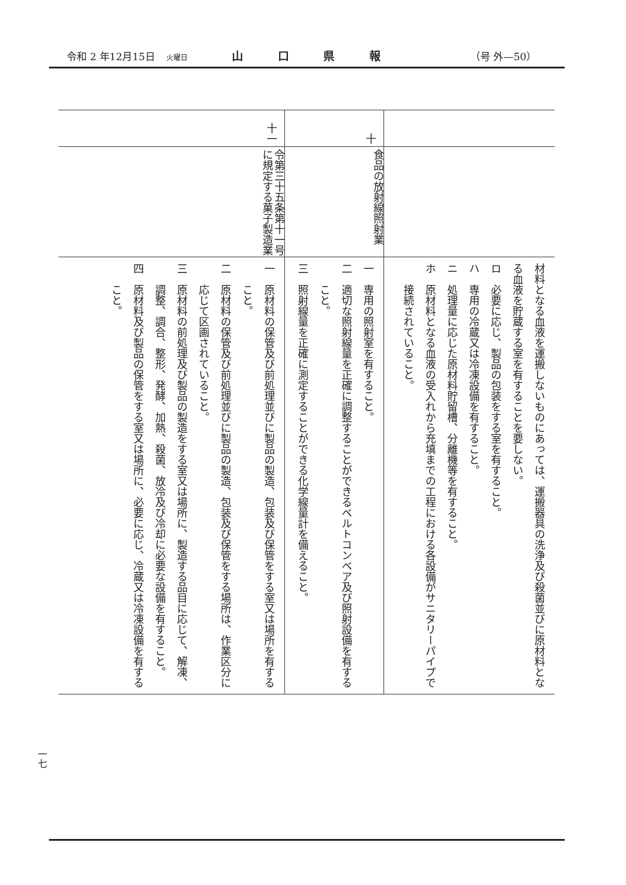令和 2 年12月15日 火曜日
山 口 県 報
（号 外—50）
| | | 材料となる血液を運搬しないものにあっては、運搬器具の洗浄及び殺菌並びに原材料となる血液を貯蔵する室を有することを要しない。 ロ 必要に応じ、製品の包装をする室を有すること。 ハ 専用の冷蔵又は冷凍設備を有すること。 ニ 処理量に応じた原材料貯留槽、分離機等を有すること。 ホ 原材料となる血液の受入れから充填までの工程における各設備がサニタリーパイプで接続されていること。 |
| 十 | 食品の放射線照射業 | 一 専用の照射室を有すること。 二 適切な照射線量を正確に調整することができるベルトコンベア及び照射設備を有すること。 三 照射線量を正確に測定することができる化学線量計を備えること。 |
| 十一 | 令第三十五条第十一号に規定する菓子製造業 | 一 原材料の保管及び前処理並びに製品の製造、包装及び保管をする室又は場所を有すること。 二 原材料の保管及び前処理並びに製品の製造、包装及び保管をする場所は、作業区分に応じて区画されていること。 三 原材料の前処理及び製品の製造をする室又は場所に、製造する品目に応じて、解凍、調整、調合、整形、発酵、加熱、殺菌、放冷及び冷却に必要な設備を有すること。 四 原材料及び製品の保管をする室又は場所に、必要に応じ、冷蔵又は冷凍設備を有すること。 |
一七